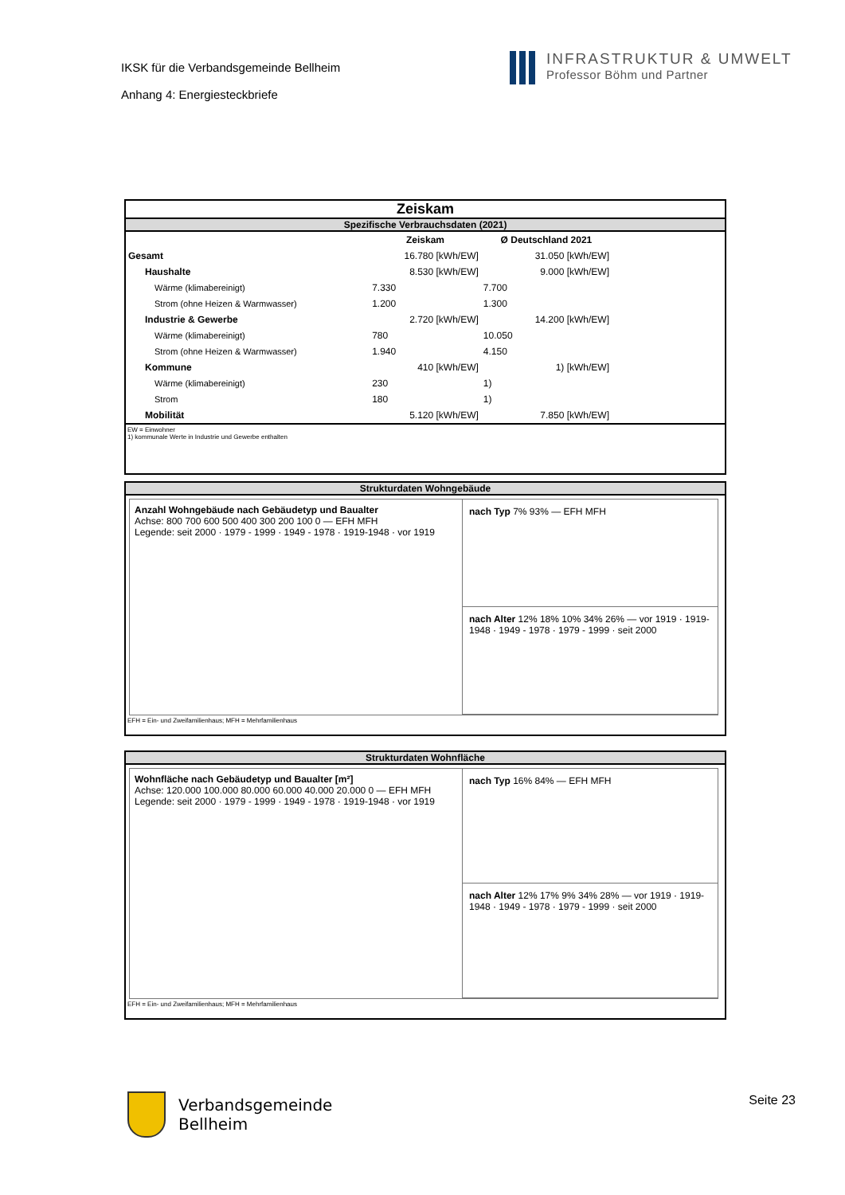IKSK für die Verbandsgemeinde Bellheim
Anhang 4: Energiesteckbriefe
INFRASTRUKTUR & UMWELT
Professor Böhm und Partner
Zeiskam
Spezifische Verbrauchsdaten (2021)
| | Zeiskam | Ø Deutschland 2021 |
| Gesamt | 16.780 [kWh/EW] | 31.050 [kWh/EW] |
| Haushalte | 8.530 [kWh/EW] | 9.000 [kWh/EW] |
| Wärme (klimabereinigt) | 7.330 | 7.700 |
| Strom (ohne Heizen & Warmwasser) | 1.200 | 1.300 |
| Industrie & Gewerbe | 2.720 [kWh/EW] | 14.200 [kWh/EW] |
| Wärme (klimabereinigt) | 780 | 10.050 |
| Strom (ohne Heizen & Warmwasser) | 1.940 | 4.150 |
| Kommune | 410 [kWh/EW] | 1) [kWh/EW] |
| Wärme (klimabereinigt) | 230 | 1) |
| Strom | 180 | 1) |
| Mobilität | 5.120 [kWh/EW] | 7.850 [kWh/EW] |
EW = Einwohner
1) kommunale Werte in Industrie und Gewerbe enthalten
Strukturdaten Wohngebäude
Anzahl Wohngebäude nach Gebäudetyp und Baualter
Achse: 800 700 600 500 400 300 200 100 0 — EFH MFH
Legende: seit 2000 · 1979 - 1999 · 1949 - 1978 · 1919-1948 · vor 1919
nach Typ 7% 93% — EFH MFH
nach Alter 12% 18% 10% 34% 26% — vor 1919 · 1919-1948 · 1949 - 1978 · 1979 - 1999 · seit 2000
EFH = Ein- und Zweifamilienhaus; MFH = Mehrfamilienhaus
Strukturdaten Wohnfläche
Wohnfläche nach Gebäudetyp und Baualter [m²]
Achse: 120.000 100.000 80.000 60.000 40.000 20.000 0 — EFH MFH
Legende: seit 2000 · 1979 - 1999 · 1949 - 1978 · 1919-1948 · vor 1919
nach Typ 16% 84% — EFH MFH
nach Alter 12% 17% 9% 34% 28% — vor 1919 · 1919-1948 · 1949 - 1978 · 1979 - 1999 · seit 2000
EFH = Ein- und Zweifamilienhaus; MFH = Mehrfamilienhaus
Verbandsgemeinde
Bellheim
Seite 23